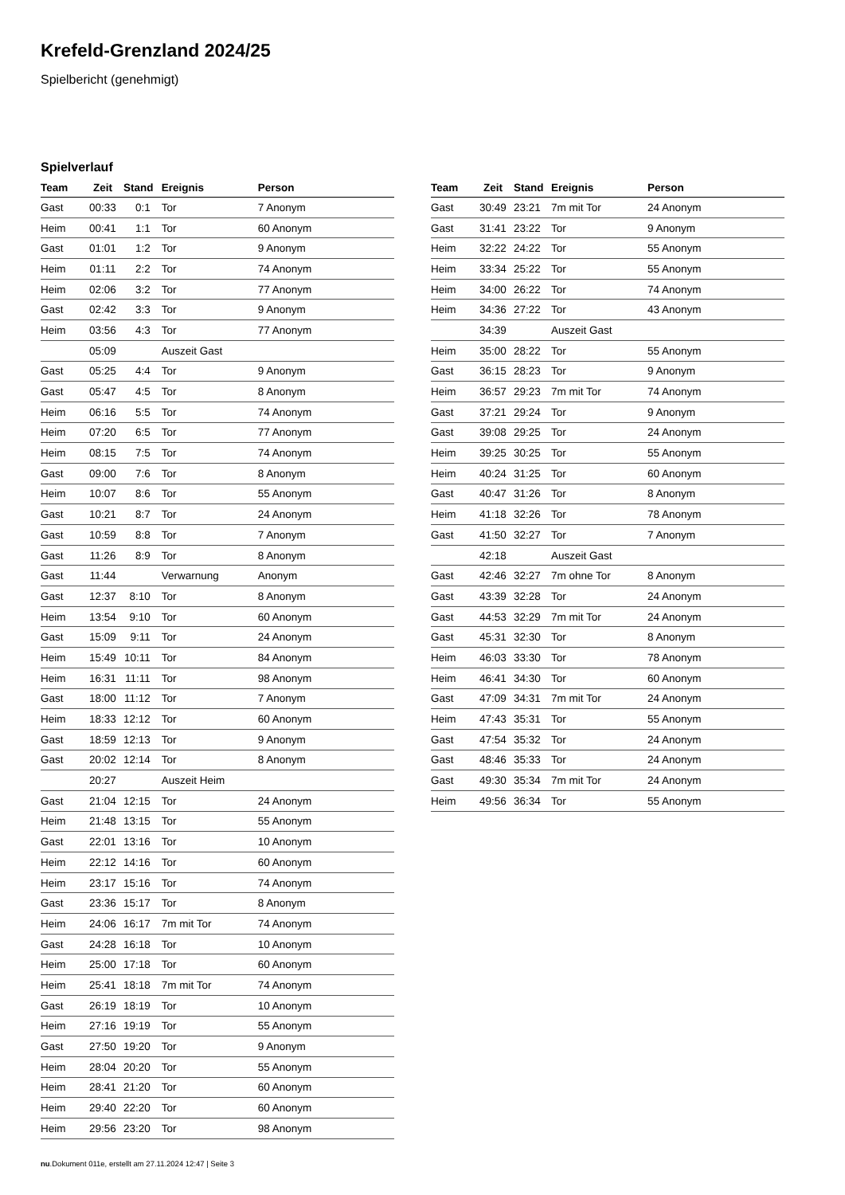Krefeld-Grenzland 2024/25
Spielbericht (genehmigt)
Spielverlauf
| Team | Zeit | Stand | Ereignis | Person |
| --- | --- | --- | --- | --- |
| Gast | 00:33 | 0:1 | Tor | 7 Anonym |
| Heim | 00:41 | 1:1 | Tor | 60 Anonym |
| Gast | 01:01 | 1:2 | Tor | 9 Anonym |
| Heim | 01:11 | 2:2 | Tor | 74 Anonym |
| Heim | 02:06 | 3:2 | Tor | 77 Anonym |
| Gast | 02:42 | 3:3 | Tor | 9 Anonym |
| Heim | 03:56 | 4:3 | Tor | 77 Anonym |
| | 05:09 | | Auszeit Gast | |
| Gast | 05:25 | 4:4 | Tor | 9 Anonym |
| Gast | 05:47 | 4:5 | Tor | 8 Anonym |
| Heim | 06:16 | 5:5 | Tor | 74 Anonym |
| Heim | 07:20 | 6:5 | Tor | 77 Anonym |
| Heim | 08:15 | 7:5 | Tor | 74 Anonym |
| Gast | 09:00 | 7:6 | Tor | 8 Anonym |
| Heim | 10:07 | 8:6 | Tor | 55 Anonym |
| Gast | 10:21 | 8:7 | Tor | 24 Anonym |
| Gast | 10:59 | 8:8 | Tor | 7 Anonym |
| Gast | 11:26 | 8:9 | Tor | 8 Anonym |
| Gast | 11:44 | | Verwarnung | Anonym |
| Gast | 12:37 | 8:10 | Tor | 8 Anonym |
| Heim | 13:54 | 9:10 | Tor | 60 Anonym |
| Gast | 15:09 | 9:11 | Tor | 24 Anonym |
| Heim | 15:49 | 10:11 | Tor | 84 Anonym |
| Heim | 16:31 | 11:11 | Tor | 98 Anonym |
| Gast | 18:00 | 11:12 | Tor | 7 Anonym |
| Heim | 18:33 | 12:12 | Tor | 60 Anonym |
| Gast | 18:59 | 12:13 | Tor | 9 Anonym |
| Gast | 20:02 | 12:14 | Tor | 8 Anonym |
| | 20:27 | | Auszeit Heim | |
| Gast | 21:04 | 12:15 | Tor | 24 Anonym |
| Heim | 21:48 | 13:15 | Tor | 55 Anonym |
| Gast | 22:01 | 13:16 | Tor | 10 Anonym |
| Heim | 22:12 | 14:16 | Tor | 60 Anonym |
| Heim | 23:17 | 15:16 | Tor | 74 Anonym |
| Gast | 23:36 | 15:17 | Tor | 8 Anonym |
| Heim | 24:06 | 16:17 | 7m mit Tor | 74 Anonym |
| Gast | 24:28 | 16:18 | Tor | 10 Anonym |
| Heim | 25:00 | 17:18 | Tor | 60 Anonym |
| Heim | 25:41 | 18:18 | 7m mit Tor | 74 Anonym |
| Gast | 26:19 | 18:19 | Tor | 10 Anonym |
| Heim | 27:16 | 19:19 | Tor | 55 Anonym |
| Gast | 27:50 | 19:20 | Tor | 9 Anonym |
| Heim | 28:04 | 20:20 | Tor | 55 Anonym |
| Heim | 28:41 | 21:20 | Tor | 60 Anonym |
| Heim | 29:40 | 22:20 | Tor | 60 Anonym |
| Heim | 29:56 | 23:20 | Tor | 98 Anonym |
| Team | Zeit | Stand | Ereignis | Person |
| --- | --- | --- | --- | --- |
| Gast | 30:49 | 23:21 | 7m mit Tor | 24 Anonym |
| Gast | 31:41 | 23:22 | Tor | 9 Anonym |
| Heim | 32:22 | 24:22 | Tor | 55 Anonym |
| Heim | 33:34 | 25:22 | Tor | 55 Anonym |
| Heim | 34:00 | 26:22 | Tor | 74 Anonym |
| Heim | 34:36 | 27:22 | Tor | 43 Anonym |
| | 34:39 | | Auszeit Gast | |
| Heim | 35:00 | 28:22 | Tor | 55 Anonym |
| Gast | 36:15 | 28:23 | Tor | 9 Anonym |
| Heim | 36:57 | 29:23 | 7m mit Tor | 74 Anonym |
| Gast | 37:21 | 29:24 | Tor | 9 Anonym |
| Gast | 39:08 | 29:25 | Tor | 24 Anonym |
| Heim | 39:25 | 30:25 | Tor | 55 Anonym |
| Heim | 40:24 | 31:25 | Tor | 60 Anonym |
| Gast | 40:47 | 31:26 | Tor | 8 Anonym |
| Heim | 41:18 | 32:26 | Tor | 78 Anonym |
| Gast | 41:50 | 32:27 | Tor | 7 Anonym |
| | 42:18 | | Auszeit Gast | |
| Gast | 42:46 | 32:27 | 7m ohne Tor | 8 Anonym |
| Gast | 43:39 | 32:28 | Tor | 24 Anonym |
| Gast | 44:53 | 32:29 | 7m mit Tor | 24 Anonym |
| Gast | 45:31 | 32:30 | Tor | 8 Anonym |
| Heim | 46:03 | 33:30 | Tor | 78 Anonym |
| Heim | 46:41 | 34:30 | Tor | 60 Anonym |
| Gast | 47:09 | 34:31 | 7m mit Tor | 24 Anonym |
| Heim | 47:43 | 35:31 | Tor | 55 Anonym |
| Gast | 47:54 | 35:32 | Tor | 24 Anonym |
| Gast | 48:46 | 35:33 | Tor | 24 Anonym |
| Gast | 49:30 | 35:34 | 7m mit Tor | 24 Anonym |
| Heim | 49:56 | 36:34 | Tor | 55 Anonym |
nu.Dokument 011e, erstellt am 27.11.2024 12:47 | Seite 3